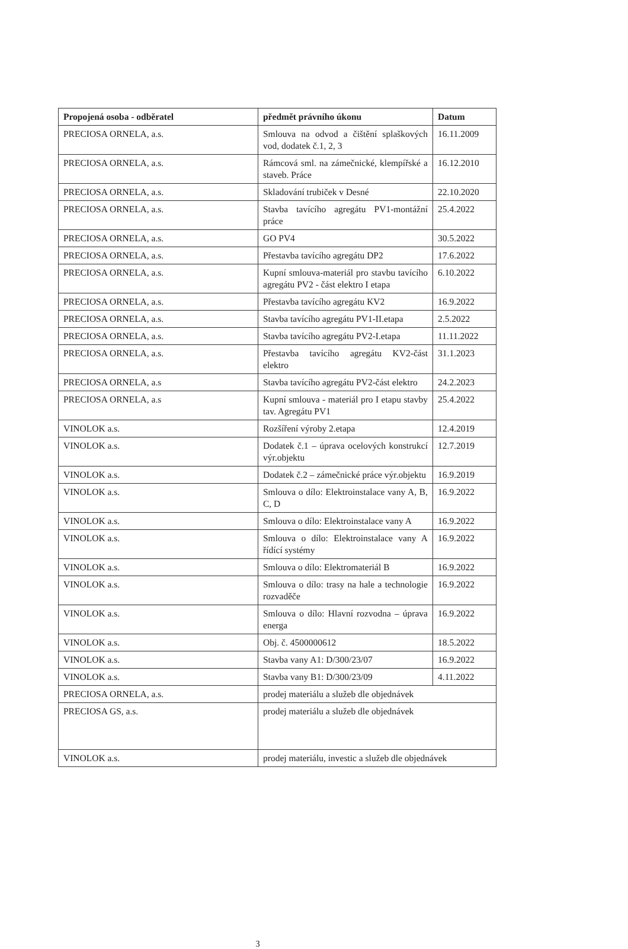| Propojená osoba - odběratel | předmět právního úkonu | Datum |
| --- | --- | --- |
| PRECIOSA ORNELA, a.s. | Smlouva na odvod a čištění splaškových vod, dodatek č.1, 2, 3 | 16.11.2009 |
| PRECIOSA ORNELA, a.s. | Rámcová sml. na zámečnické, klempířské a staveb. Práce | 16.12.2010 |
| PRECIOSA ORNELA, a.s. | Skladování trubiček v Desné | 22.10.2020 |
| PRECIOSA ORNELA, a.s. | Stavba tavícího agregátu PV1-montážní práce | 25.4.2022 |
| PRECIOSA ORNELA, a.s. | GO PV4 | 30.5.2022 |
| PRECIOSA ORNELA, a.s. | Přestavba tavícího agregátu DP2 | 17.6.2022 |
| PRECIOSA ORNELA, a.s. | Kupní smlouva-materiál pro stavbu tavícího agregátu PV2 - část elektro I etapa | 6.10.2022 |
| PRECIOSA ORNELA, a.s. | Přestavba tavícího agregátu KV2 | 16.9.2022 |
| PRECIOSA ORNELA, a.s. | Stavba tavícího agregátu PV1-II.etapa | 2.5.2022 |
| PRECIOSA ORNELA, a.s. | Stavba tavícího agregátu PV2-I.etapa | 11.11.2022 |
| PRECIOSA ORNELA, a.s. | Přestavba tavícího agregátu KV2-část elektro | 31.1.2023 |
| PRECIOSA ORNELA, a.s | Stavba tavícího agregátu PV2-část elektro | 24.2.2023 |
| PRECIOSA ORNELA, a.s | Kupní smlouva - materiál pro I etapu stavby tav. Agregátu PV1 | 25.4.2022 |
| VINOLOK a.s. | Rozšíření výroby 2.etapa | 12.4.2019 |
| VINOLOK a.s. | Dodatek č.1 – úprava ocelových konstrukcí výr.objektu | 12.7.2019 |
| VINOLOK a.s. | Dodatek č.2 – zámečnické práce výr.objektu | 16.9.2019 |
| VINOLOK a.s. | Smlouva o dílo: Elektroinstalace vany A, B, C, D | 16.9.2022 |
| VINOLOK a.s. | Smlouva o dílo: Elektroinstalace vany A | 16.9.2022 |
| VINOLOK a.s. | Smlouva o dílo: Elektroinstalace vany A řídící systémy | 16.9.2022 |
| VINOLOK a.s. | Smlouva o dílo: Elektromateriál B | 16.9.2022 |
| VINOLOK a.s. | Smlouva o dílo: trasy na hale a technologie rozvaděče | 16.9.2022 |
| VINOLOK a.s. | Smlouva o dílo: Hlavní rozvodna – úprava energa | 16.9.2022 |
| VINOLOK a.s. | Obj. č. 4500000612 | 18.5.2022 |
| VINOLOK a.s. | Stavba vany A1: D/300/23/07 | 16.9.2022 |
| VINOLOK a.s. | Stavba vany B1: D/300/23/09 | 4.11.2022 |
| PRECIOSA ORNELA, a.s. | prodej materiálu a služeb dle objednávek | |
| PRECIOSA GS, a.s. | prodej materiálu a služeb dle objednávek | |
| VINOLOK a.s. | prodej materiálu, investic a služeb dle objednávek | |
3